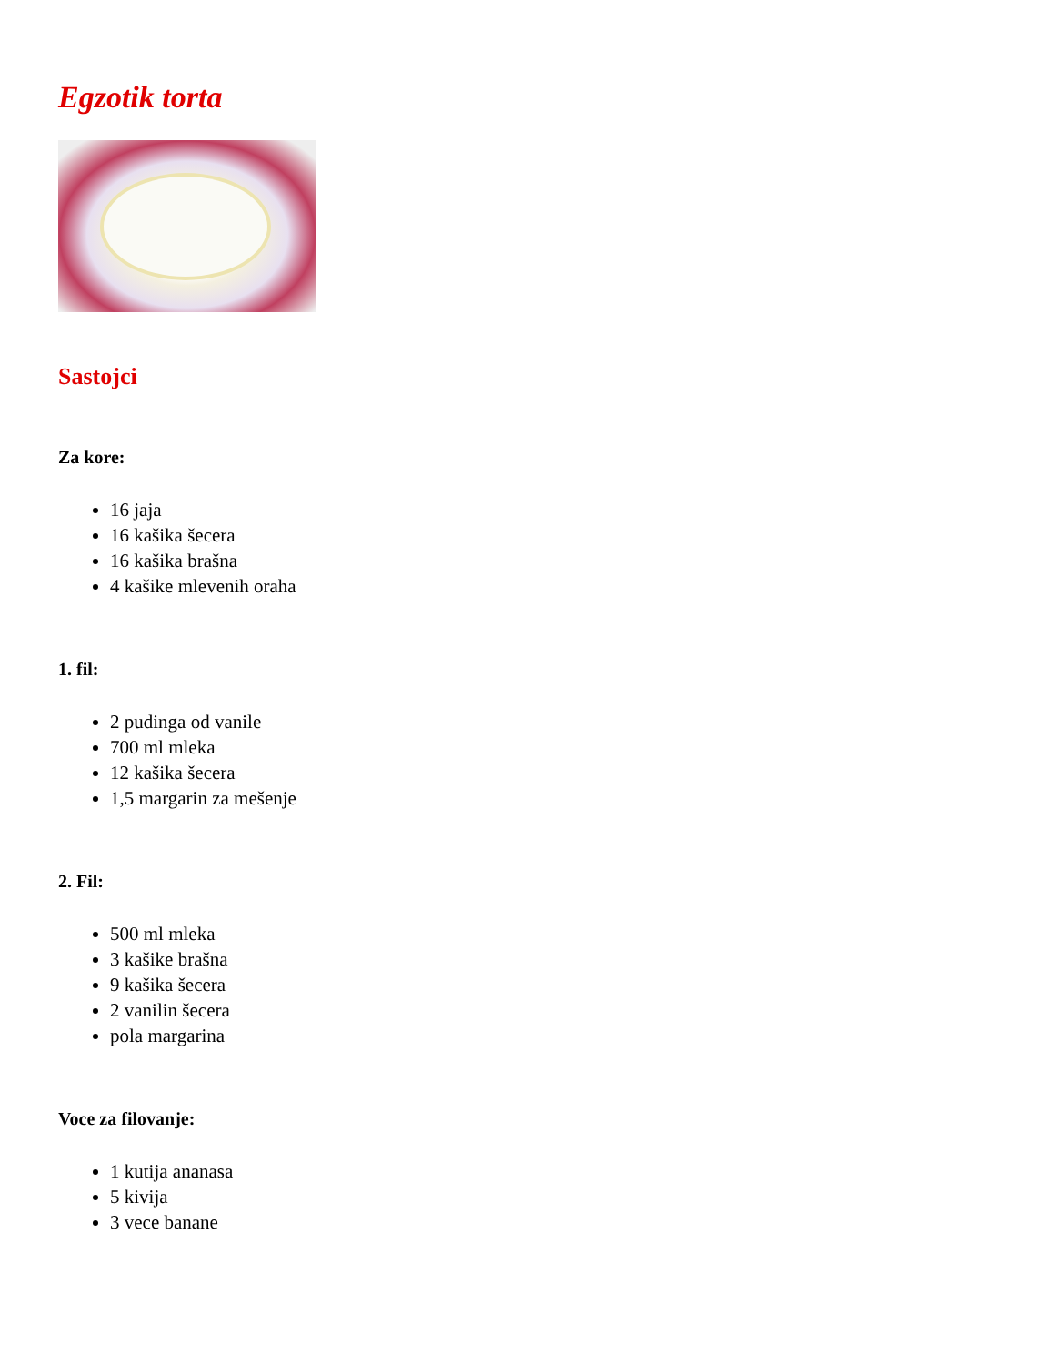Egzotik torta
Sastojci
Za kore:
16 jaja
16 kašika šecera
16 kašika brašna
4 kašike mlevenih oraha
1. fil:
2 pudinga od vanile
700 ml mleka
12 kašika šecera
1,5 margarin za mešenje
2. Fil:
500 ml mleka
3 kašike brašna
9 kašika šecera
2 vanilin šecera
pola margarina
Voce za filovanje:
1 kutija ananasa
5 kivija
3 vece banane